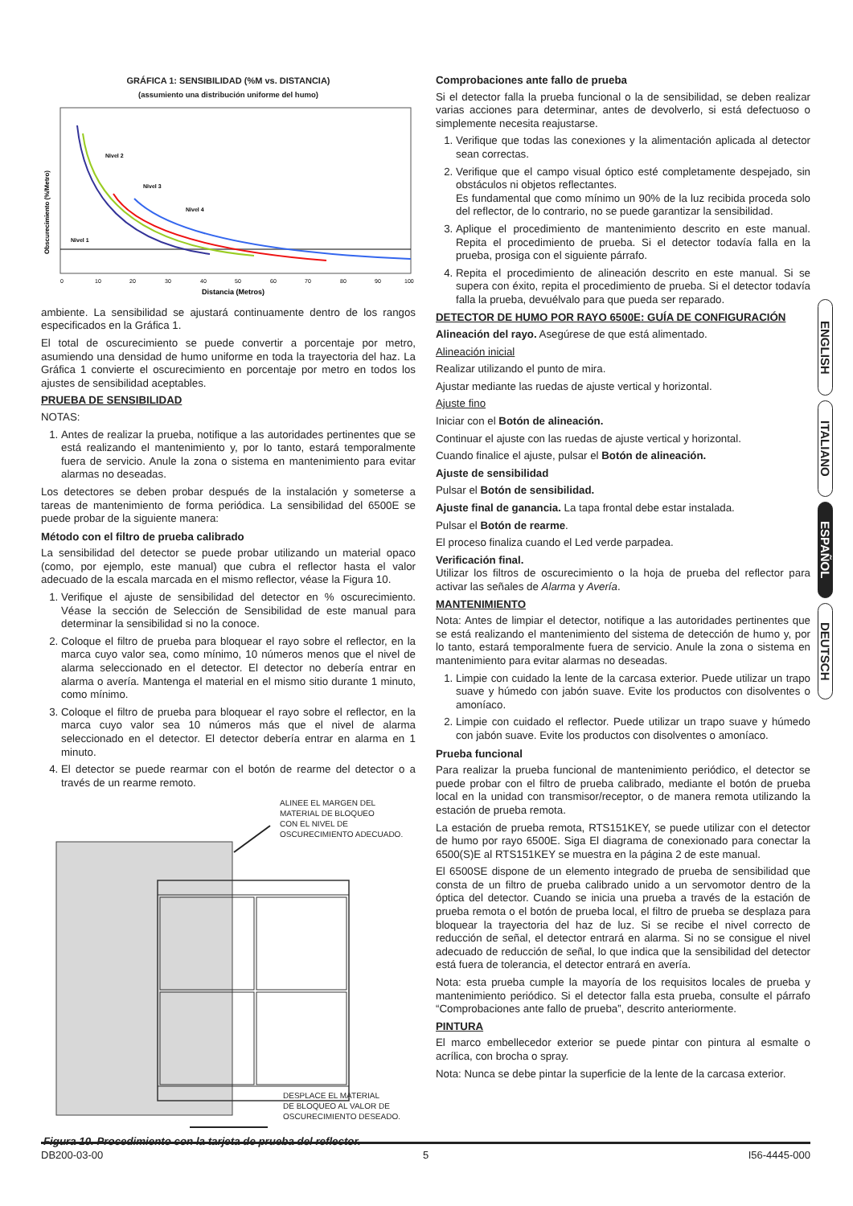GRÁFICA 1: SENSIBILIDAD (%M vs. DISTANCIA)
(assumiento una distribución uniforme del humo)
Nivel 2
Nivel 3
Nivel 4
Nivel 1
0
10
20
30
40
50
60
70
80
90
100
Distancia (Metros)
Obscurecimiento (%/Metro)
ambiente. La sensibilidad se ajustará continuamente dentro de los rangos especificados en la Gráfica 1.
El total de oscurecimiento se puede convertir a porcentaje por metro, asumiendo una densidad de humo uniforme en toda la trayectoria del haz. La Gráfica 1 convierte el oscurecimiento en porcentaje por metro en todos los ajustes de sensibilidad aceptables.
PRUEBA DE SENSIBILIDAD
NOTAS:
1. Antes de realizar la prueba, notifique a las autoridades pertinentes que se está realizando el mantenimiento y, por lo tanto, estará temporalmente fuera de servicio. Anule la zona o sistema en mantenimiento para evitar alarmas no deseadas.
Los detectores se deben probar después de la instalación y someterse a tareas de mantenimiento de forma periódica. La sensibilidad del 6500E se puede probar de la siguiente manera:
Método con el filtro de prueba calibrado
La sensibilidad del detector se puede probar utilizando un material opaco (como, por ejemplo, este manual) que cubra el reflector hasta el valor adecuado de la escala marcada en el mismo reflector, véase la Figura 10.
1. Verifique el ajuste de sensibilidad del detector en % oscurecimiento. Véase la sección de Selección de Sensibilidad de este manual para determinar la sensibilidad si no la conoce.
2. Coloque el filtro de prueba para bloquear el rayo sobre el reflector, en la marca cuyo valor sea, como mínimo, 10 números menos que el nivel de alarma seleccionado en el detector. El detector no debería entrar en alarma o avería. Mantenga el material en el mismo sitio durante 1 minuto, como mínimo.
3. Coloque el filtro de prueba para bloquear el rayo sobre el reflector, en la marca cuyo valor sea 10 números más que el nivel de alarma seleccionado en el detector. El detector debería entrar en alarma en 1 minuto.
4. El detector se puede rearmar con el botón de rearme del detector o a través de un rearme remoto.
ALINEE EL MARGEN DEL
MATERIAL DE BLOQUEO
CON EL NIVEL DE
OSCURECIMIENTO ADECUADO.
DESPLACE EL MATERIAL
DE BLOQUEO AL VALOR DE
OSCURECIMIENTO DESEADO.
Figura 10. Procedimiento con la tarjeta de prueba del reflector.
Comprobaciones ante fallo de prueba
Si el detector falla la prueba funcional o la de sensibilidad, se deben realizar varias acciones para determinar, antes de devolverlo, si está defectuoso o simplemente necesita reajustarse.
1. Verifique que todas las conexiones y la alimentación aplicada al detector sean correctas.
2. Verifique que el campo visual óptico esté completamente despejado, sin obstáculos ni objetos reflectantes.
Es fundamental que como mínimo un 90% de la luz recibida proceda solo del reflector, de lo contrario, no se puede garantizar la sensibilidad.
3. Aplique el procedimiento de mantenimiento descrito en este manual. Repita el procedimiento de prueba. Si el detector todavía falla en la prueba, prosiga con el siguiente párrafo.
4. Repita el procedimiento de alineación descrito en este manual. Si se supera con éxito, repita el procedimiento de prueba. Si el detector todavía falla la prueba, devuélvalo para que pueda ser reparado.
DETECTOR DE HUMO POR RAYO 6500E: GUÍA DE CONFIGURACIÓN
Alineación del rayo. Asegúrese de que está alimentado.
Alineación inicial
Realizar utilizando el punto de mira.
Ajustar mediante las ruedas de ajuste vertical y horizontal.
Ajuste fino
Iniciar con el Botón de alineación.
Continuar el ajuste con las ruedas de ajuste vertical y horizontal.
Cuando finalice el ajuste, pulsar el Botón de alineación.
Ajuste de sensibilidad
Pulsar el Botón de sensibilidad.
Ajuste final de ganancia. La tapa frontal debe estar instalada.
Pulsar el Botón de rearme.
El proceso finaliza cuando el Led verde parpadea.
Verificación final.
Utilizar los filtros de oscurecimiento o la hoja de prueba del reflector para activar las señales de Alarma y Avería.
MANTENIMIENTO
Nota: Antes de limpiar el detector, notifique a las autoridades pertinentes que se está realizando el mantenimiento del sistema de detección de humo y, por lo tanto, estará temporalmente fuera de servicio. Anule la zona o sistema en mantenimiento para evitar alarmas no deseadas.
1. Limpie con cuidado la lente de la carcasa exterior. Puede utilizar un trapo suave y húmedo con jabón suave. Evite los productos con disolventes o amoníaco.
2. Limpie con cuidado el reflector. Puede utilizar un trapo suave y húmedo con jabón suave. Evite los productos con disolventes o amoníaco.
Prueba funcional
Para realizar la prueba funcional de mantenimiento periódico, el detector se puede probar con el filtro de prueba calibrado, mediante el botón de prueba local en la unidad con transmisor/receptor, o de manera remota utilizando la estación de prueba remota.
La estación de prueba remota, RTS151KEY, se puede utilizar con el detector de humo por rayo 6500E. Siga El diagrama de conexionado para conectar la 6500(S)E al RTS151KEY se muestra en la página 2 de este manual.
El 6500SE dispone de un elemento integrado de prueba de sensibilidad que consta de un filtro de prueba calibrado unido a un servomotor dentro de la óptica del detector. Cuando se inicia una prueba a través de la estación de prueba remota o el botón de prueba local, el filtro de prueba se desplaza para bloquear la trayectoria del haz de luz. Si se recibe el nivel correcto de reducción de señal, el detector entrará en alarma. Si no se consigue el nivel adecuado de reducción de señal, lo que indica que la sensibilidad del detector está fuera de tolerancia, el detector entrará en avería.
Nota: esta prueba cumple la mayoría de los requisitos locales de prueba y mantenimiento periódico. Si el detector falla esta prueba, consulte el párrafo “Comprobaciones ante fallo de prueba”, descrito anteriormente.
PINTURA
El marco embellecedor exterior se puede pintar con pintura al esmalte o acrílica, con brocha o spray.
Nota: Nunca se debe pintar la superficie de la lente de la carcasa exterior.
ENGLISH
ITALIANO
ESPAÑOL
DEUTSCH
DB200-03-00 5 I56-4445-000